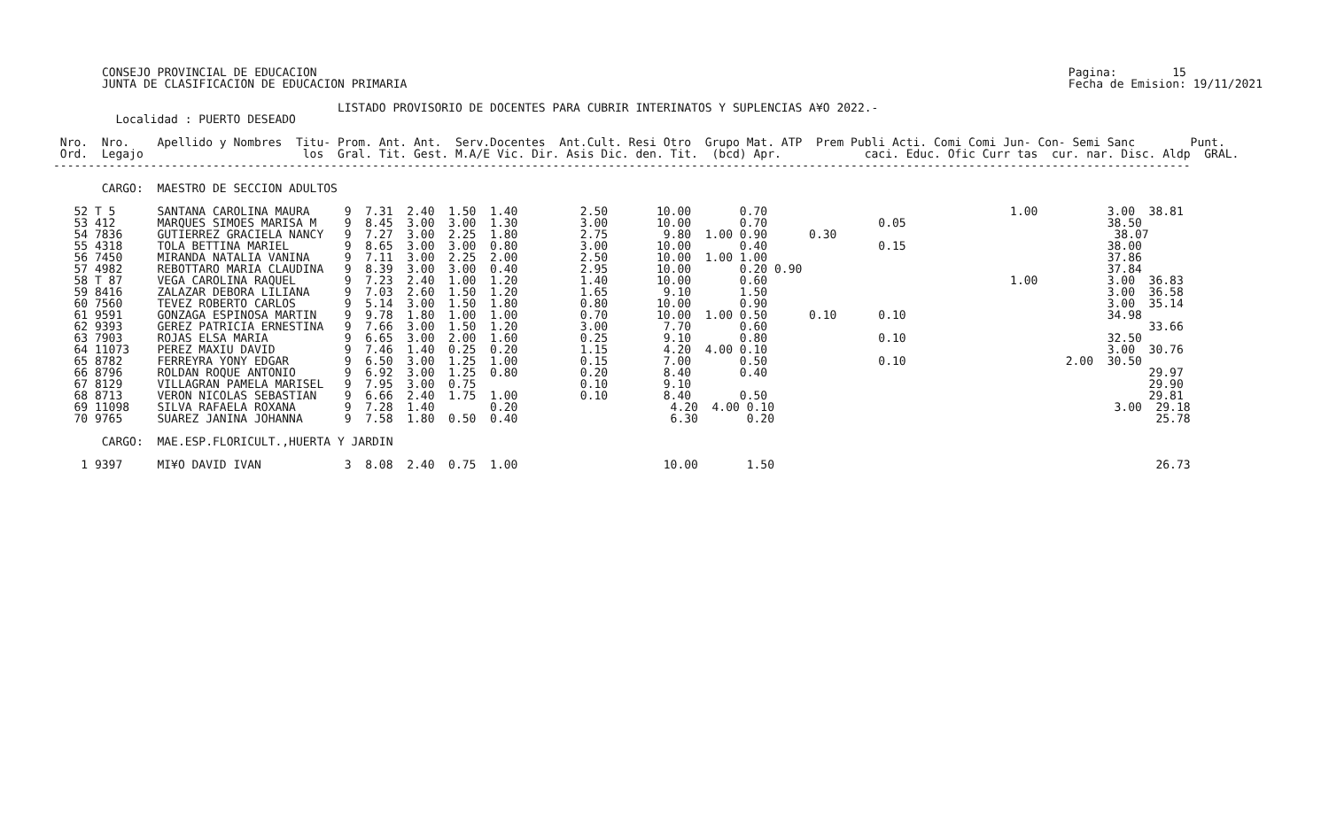CONSEJO PROVINCIAL DE EDUCACION
JUNTA DE CLASIFICACION DE EDUCACION PRIMARIA
Pagina:        15
Fecha de Emision: 19/11/2021
                                         LISTADO PROVISORIO DE DOCENTES PARA CUBRIR INTERINATOS Y SUPLENCIAS A¥O 2022.-
         Localidad : PUERTO DESEADO

 Nro.  Nro.    Apellido y Nombres  Titu- Prom. Ant. Ant.  Serv.Docentes  Ant.Cult. Resi Otro  Grupo Mat. ATP  Prem Publi Acti. Comi Comi Jun- Con- Semi Sanc        Punt.
 Ord.  Legajo                       los  Gral. Tit. Gest. M.A/E Vic. Dir. Asis Dic. den. Tit.  (bcd) Apr.            caci. Educ. Ofic Curr tas  cur. nar. Disc. Aldp  GRAL.
--------------------------------------------------------------------------------------------------------------------------------------------------------------------

       CARGO:  MAESTRO DE SECCION ADULTOS

   52 T 5      SANTANA CAROLINA MAURA     9  7.31  2.40  1.50  1.40         2.50       10.00       0.70                                   1.00          3.00  38.81
   53 412      MARQUES SIMOES MARISA M    9  8.45  3.00  3.00  1.30         3.00       10.00       0.70                0.05                             38.50
   54 7836     GUTIERREZ GRACIELA NANCY   9  7.27  3.00  2.25  1.80         2.75        9.80  1.00 0.90      0.30                                        38.07
   55 4318     TOLA BETTINA MARIEL        9  8.65  3.00  3.00  0.80         3.00       10.00       0.40                0.15                             38.00
   56 7450     MIRANDA NATALIA VANINA     9  7.11  3.00  2.25  2.00         2.50       10.00  1.00 1.00                                                 37.86
   57 4982     REBOTTARO MARIA CLAUDINA   9  8.39  3.00  3.00  0.40         2.95       10.00       0.20 0.90                                            37.84
   58 T 87     VEGA CAROLINA RAQUEL       9  7.23  2.40  1.00  1.20         1.40       10.00       0.60                                   1.00          3.00  36.83
   59 8416     ZALAZAR DEBORA LILIANA     9  7.03  2.60  1.50  1.20         1.65        9.10       1.50                                                 3.00  36.58
   60 7560     TEVEZ ROBERTO CARLOS       9  5.14  3.00  1.50  1.80         0.80       10.00       0.90                                                 3.00  35.14
   61 9591     GONZAGA ESPINOSA MARTIN    9  9.78  1.80  1.00  1.00         0.70       10.00  1.00 0.50      0.10      0.10                             34.98
   62 9393     GEREZ PATRICIA ERNESTINA   9  7.66  3.00  1.50  1.20         3.00        7.70       0.60                                                       33.66
   63 7903     ROJAS ELSA MARIA           9  6.65  3.00  2.00  1.60         0.25        9.10       0.80                0.10                             32.50
   64 11073    PEREZ MAXIU DAVID          9  7.46  1.40  0.25  0.20         1.15        4.20  4.00 0.10                                                 3.00  30.76
   65 8782     FERREYRA YONY EDGAR        9  6.50  3.00  1.25  1.00         0.15        7.00       0.50                0.10                       2.00  30.50
   66 8796     ROLDAN ROQUE ANTONIO       9  6.92  3.00  1.25  0.80         0.20        8.40       0.40                                                       29.97
   67 8129     VILLAGRAN PAMELA MARISEL   9  7.95  3.00  0.75               0.10        9.10                                                                  29.90
   68 8713     VERON NICOLAS SEBASTIAN    9  6.66  2.40  1.75  1.00         0.10        8.40       0.50                                                       29.81
   69 11098    SILVA RAFAELA ROXANA       9  7.28  1.40        0.20                      4.20  4.00 0.10                                                 3.00  29.18
   70 9765     SUAREZ JANINA JOHANNA      9  7.58  1.80  0.50  0.40                      6.30       0.20                                                       25.78

       CARGO:  MAE.ESP.FLORICULT.,HUERTA Y JARDIN

    1 9397     MI¥O DAVID IVAN            3  8.08  2.40  0.75  1.00                     10.00       1.50                                                       26.73